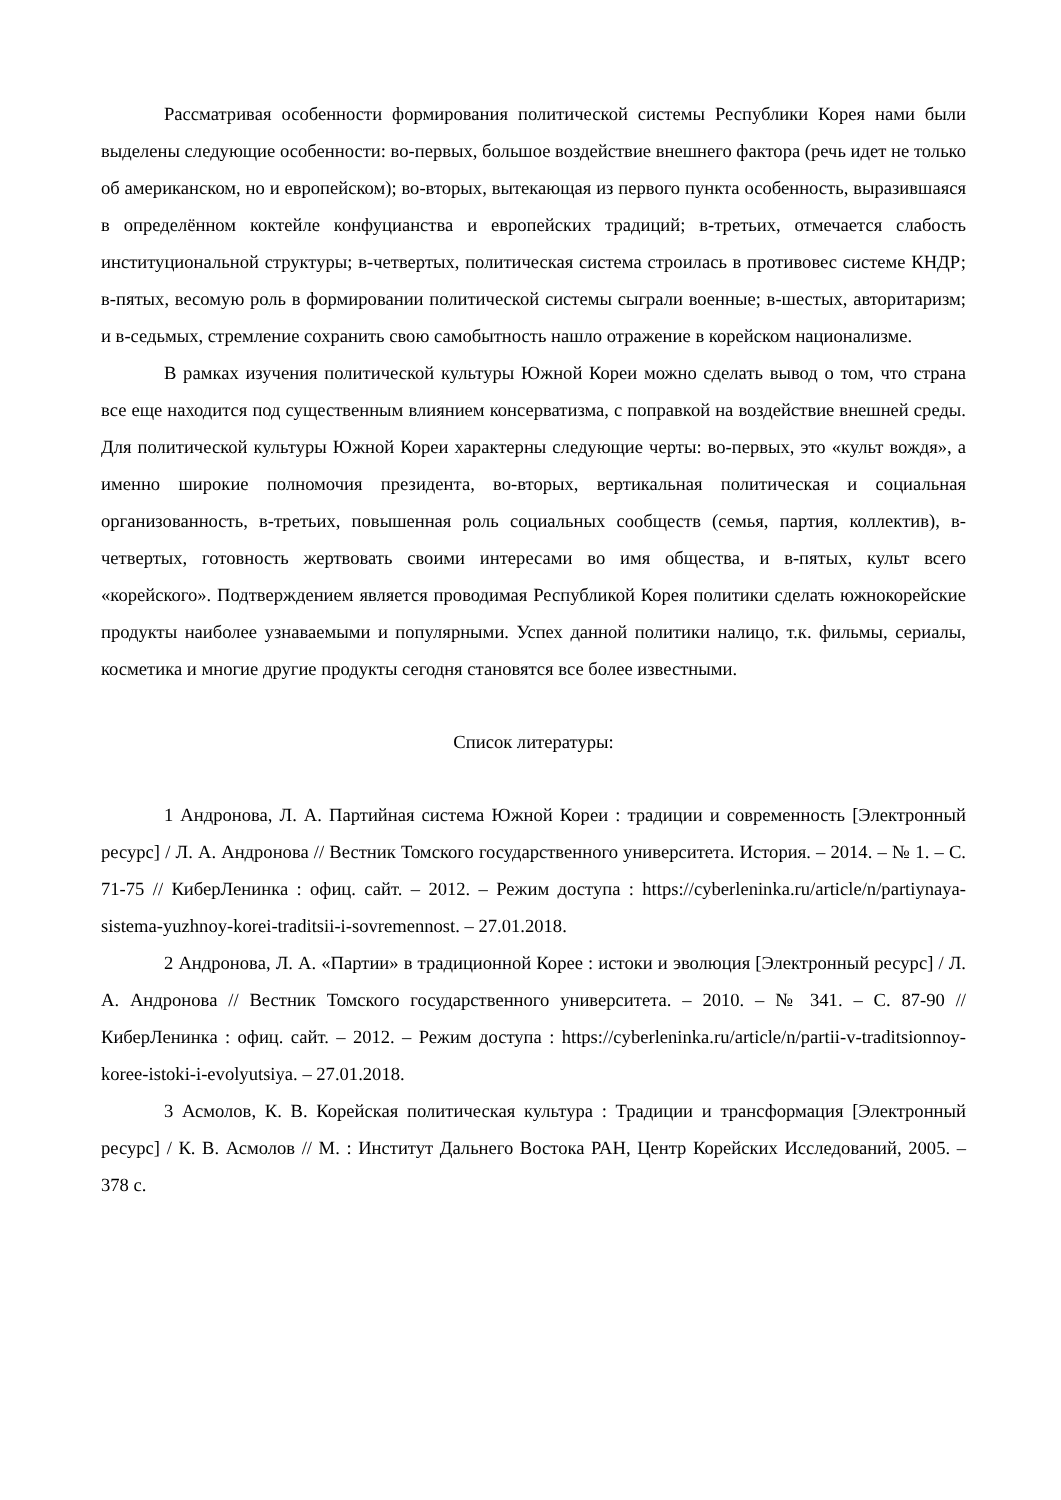Рассматривая особенности формирования политической системы Республики Корея нами были выделены следующие особенности: во-первых, большое воздействие внешнего фактора (речь идет не только об американском, но и европейском); во-вторых, вытекающая из первого пункта особенность, выразившаяся в определённом коктейле конфуцианства и европейских традиций; в-третьих, отмечается слабость институциональной структуры; в-четвертых, политическая система строилась в противовес системе КНДР; в-пятых, весомую роль в формировании политической системы сыграли военные; в-шестых, авторитаризм; и в-седьмых, стремление сохранить свою самобытность нашло отражение в корейском национализме.
В рамках изучения политической культуры Южной Кореи можно сделать вывод о том, что страна все еще находится под существенным влиянием консерватизма, с поправкой на воздействие внешней среды. Для политической культуры Южной Кореи характерны следующие черты: во-первых, это «культ вождя», а именно широкие полномочия президента, во-вторых, вертикальная политическая и социальная организованность, в-третьих, повышенная роль социальных сообществ (семья, партия, коллектив), в-четвертых, готовность жертвовать своими интересами во имя общества, и в-пятых, культ всего «корейского». Подтверждением является проводимая Республикой Корея политики сделать южнокорейские продукты наиболее узнаваемыми и популярными. Успех данной политики налицо, т.к. фильмы, сериалы, косметика и многие другие продукты сегодня становятся все более известными.
Список литературы:
1 Андронова, Л. А. Партийная система Южной Кореи : традиции и современность [Электронный ресурс] / Л. А. Андронова // Вестник Томского государственного университета. История. – 2014. – № 1. – С. 71-75 // КиберЛенинка : офиц. сайт. – 2012. – Режим доступа : https://cyberleninka.ru/article/n/partiynaya-sistema-yuzhnoy-korei-traditsii-i-sovremennost. – 27.01.2018.
2 Андронова, Л. А. «Партии» в традиционной Корее : истоки и эволюция [Электронный ресурс] / Л. А. Андронова // Вестник Томского государственного университета. – 2010. – № 341. – С. 87-90 // КиберЛенинка : офиц. сайт. – 2012. – Режим доступа : https://cyberleninka.ru/article/n/partii-v-traditsionnoy-koree-istoki-i-evolyutsiya. – 27.01.2018.
3 Асмолов, К. В. Корейская политическая культура : Традиции и трансформация [Электронный ресурс] / К. В. Асмолов // М. : Институт Дальнего Востока РАН, Центр Корейских Исследований, 2005. – 378 с.